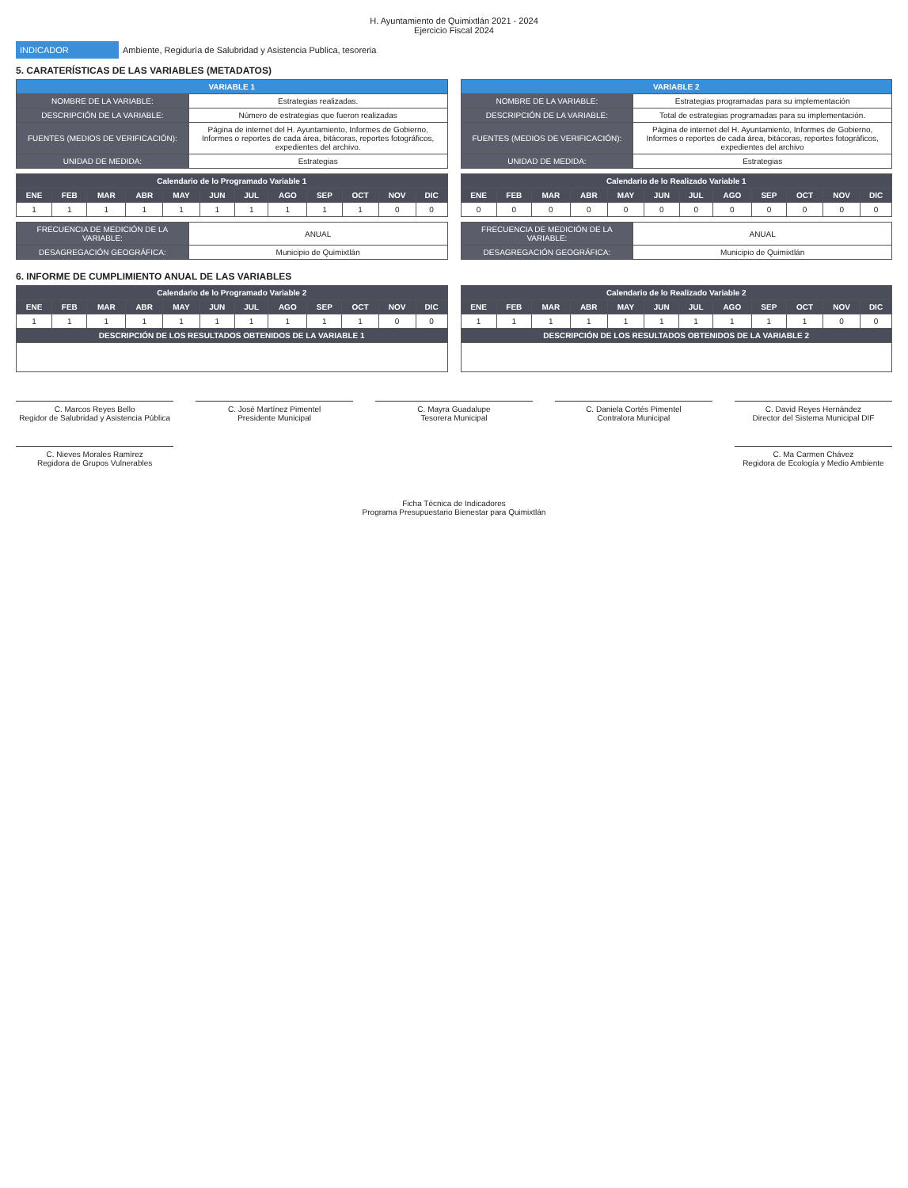H. Ayuntamiento de Quimixtlán 2021 - 2024
Ejercicio Fiscal 2024
INDICADOR Ambiente, Regiduría de Salubridad y Asistencia Publica, tesoreria
5. CARATERÍSTICAS DE LAS VARIABLES (METADATOS)
| VARIABLE 1 | |
| --- | --- |
| NOMBRE DE LA VARIABLE: | Estrategias realizadas. |
| DESCRIPCIÓN DE LA VARIABLE: | Número de estrategias que fueron realizadas |
| FUENTES (MEDIOS DE VERIFICACIÓN): | Página de internet del H. Ayuntamiento, Informes de Gobierno, Informes o reportes de cada área, bitácoras, reportes fotográficos, expedientes del archivo. |
| UNIDAD DE MEDIDA: | Estrategias |
| Calendario de lo Programado Variable 1 | | | | | | | | | | | |
| --- | --- | --- | --- | --- | --- | --- | --- | --- | --- | --- | --- |
| ENE | FEB | MAR | ABR | MAY | JUN | JUL | AGO | SEP | OCT | NOV | DIC |
| 1 | 1 | 1 | 1 | 1 | 1 | 1 | 1 | 1 | 1 | 0 | 0 |
| FRECUENCIA DE MEDICIÓN DE LA VARIABLE: | ANUAL |
| DESAGREGACIÓN GEOGRÁFICA: | Municipio de Quimixtlán |
| VARIABLE 2 | |
| --- | --- |
| NOMBRE DE LA VARIABLE: | Estrategias programadas para su implementación |
| DESCRIPCIÓN DE LA VARIABLE: | Total de estrategias programadas para su implementación. |
| FUENTES (MEDIOS DE VERIFICACIÓN): | Página de internet del H. Ayuntamiento, Informes de Gobierno, Informes o reportes de cada área, bitácoras, reportes fotográficos, expedientes del archivo |
| UNIDAD DE MEDIDA: | Estrategias |
| Calendario de lo Realizado Variable 1 | | | | | | | | | | | |
| --- | --- | --- | --- | --- | --- | --- | --- | --- | --- | --- | --- |
| ENE | FEB | MAR | ABR | MAY | JUN | JUL | AGO | SEP | OCT | NOV | DIC |
| 0 | 0 | 0 | 0 | 0 | 0 | 0 | 0 | 0 | 0 | 0 | 0 |
| FRECUENCIA DE MEDICIÓN DE LA VARIABLE: | ANUAL |
| DESAGREGACIÓN GEOGRÁFICA: | Municipio de Quimixtlán |
6. INFORME DE CUMPLIMIENTO ANUAL DE LAS VARIABLES
| Calendario de lo Programado Variable 2 | | | | | | | | | | | |
| --- | --- | --- | --- | --- | --- | --- | --- | --- | --- | --- | --- |
| ENE | FEB | MAR | ABR | MAY | JUN | JUL | AGO | SEP | OCT | NOV | DIC |
| 1 | 1 | 1 | 1 | 1 | 1 | 1 | 1 | 1 | 1 | 0 | 0 |
| DESCRIPCIÓN DE LOS RESULTADOS OBTENIDOS DE LA VARIABLE 1 | | | | | | | | | | | |
| Calendario de lo Realizado Variable 2 | | | | | | | | | | | |
| --- | --- | --- | --- | --- | --- | --- | --- | --- | --- | --- | --- |
| ENE | FEB | MAR | ABR | MAY | JUN | JUL | AGO | SEP | OCT | NOV | DIC |
| 1 | 1 | 1 | 1 | 1 | 1 | 1 | 1 | 1 | 1 | 0 | 0 |
| DESCRIPCIÓN DE LOS RESULTADOS OBTENIDOS DE LA VARIABLE 2 | | | | | | | | | | | |
C. Marcos Reyes Bello
Regidor de Salubridad y Asistencia Pública
C. José Martínez Pimentel
Presidente Municipal
C. Mayra Guadalupe
Tesorera Municipal
C. Daniela Cortés Pimentel
Contralora Municipal
C. David Reyes Hernández
Director del Sistema Municipal DIF
C. Nieves Morales Ramírez
Regidora de Grupos Vulnerables
C. Ma Carmen Chávez
Regidora de Ecología y Medio Ambiente
Ficha Técnica de Indicadores
Programa Presupuestario Bienestar para Quimixtlán